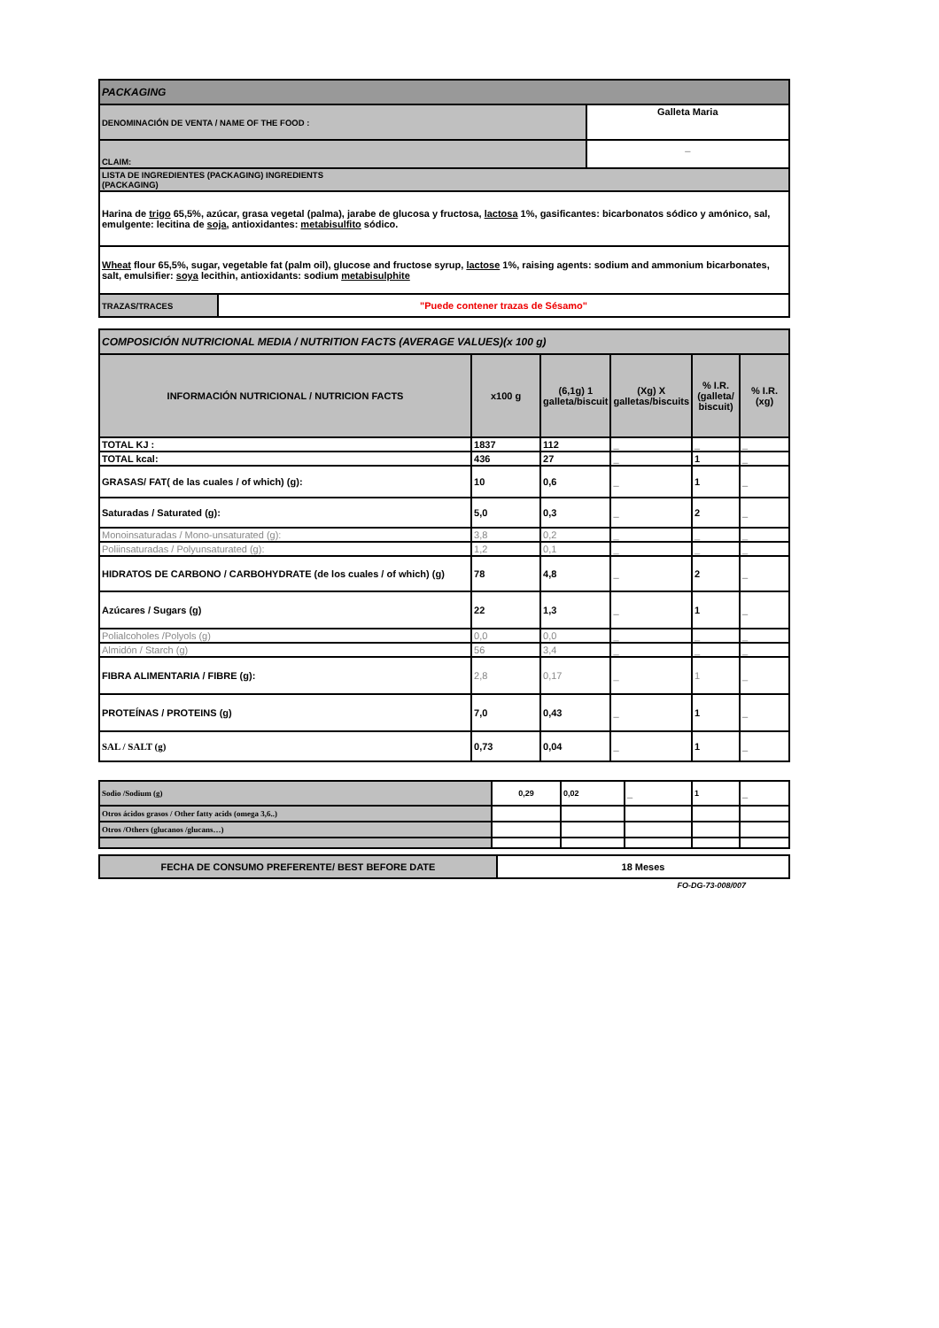| PACKAGING | | |
| DENOMINACIÓN DE VENTA / NAME OF THE FOOD : | | Galleta Maria |
| CLAIM: | | _ |
| LISTA DE INGREDIENTES (PACKAGING) INGREDIENTS (PACKAGING) | | |
| Harina de trigo 65,5%, azúcar, grasa vegetal (palma), jarabe de glucosa y fructosa, lactosa 1%, gasificantes: bicarbonatos sódico y amónico, sal, emulgente: lecitina de soja , antioxidantes: metabisulfito sódico. | | |
| Wheat flour 65,5%, sugar, vegetable fat (palm oil), glucose and fructose syrup, lactose 1%, raising agents: sodium and ammonium bicarbonates, salt, emulsifier: soya lecithin, antioxidants: sodium metabisulphite | | |
| TRAZAS/TRACES | "Puede contener trazas de Sésamo" | |
| COMPOSICIÓN NUTRICIONAL MEDIA / NUTRITION FACTS (AVERAGE VALUES)(x 100 g) | | | | | |
| INFORMACIÓN NUTRICIONAL / NUTRICION FACTS | x100 g | (6,1g) 1 galleta/biscuit | (Xg) X galletas/biscuits | % I.R. (galleta/ biscuit) | % I.R. (xg) |
| TOTAL KJ : | 1837 | 112 | _ | _ | _ |
| TOTAL kcal: | 436 | 27 | _ | 1 | _ |
| GRASAS/ FAT( de las cuales / of which) (g): | 10 | 0,6 | _ | 1 | _ |
| Saturadas / Saturated (g): | 5,0 | 0,3 | _ | 2 | _ |
| Monoinsaturadas / Mono-unsaturated (g): | 3,8 | 0,2 | _ | _ | _ |
| Poliinsaturadas / Polyunsaturated (g): | 1,2 | 0,1 | _ | _ | _ |
| HIDRATOS DE CARBONO / CARBOHYDRATE (de los cuales / of which) (g) | 78 | 4,8 | _ | 2 | _ |
| Azúcares / Sugars (g) | 22 | 1,3 | _ | 1 | _ |
| Polialcoholes /Polyols (g) | 0,0 | 0,0 | _ | _ | _ |
| Almidón / Starch (g) | 56 | 3,4 | _ | _ | _ |
| FIBRA ALIMENTARIA / FIBRE (g): | 2,8 | 0,17 | _ | 1 | _ |
| PROTEÍNAS / PROTEINS (g) | 7,0 | 0,43 | _ | 1 | _ |
| SAL / SALT (g) | 0,73 | 0,04 | _ | 1 | _ |
| Sodio /Sodium (g) | 0,29 | 0,02 | _ | 1 | _ |
| Otros ácidos grasos / Other fatty acids (omega 3,6..) | | | | | |
| Otros /Others (glucanos /glucans…) | | | | | |
| FECHA DE CONSUMO PREFERENTE/ BEST BEFORE DATE | 18 Meses |
FO-DG-73-008/007